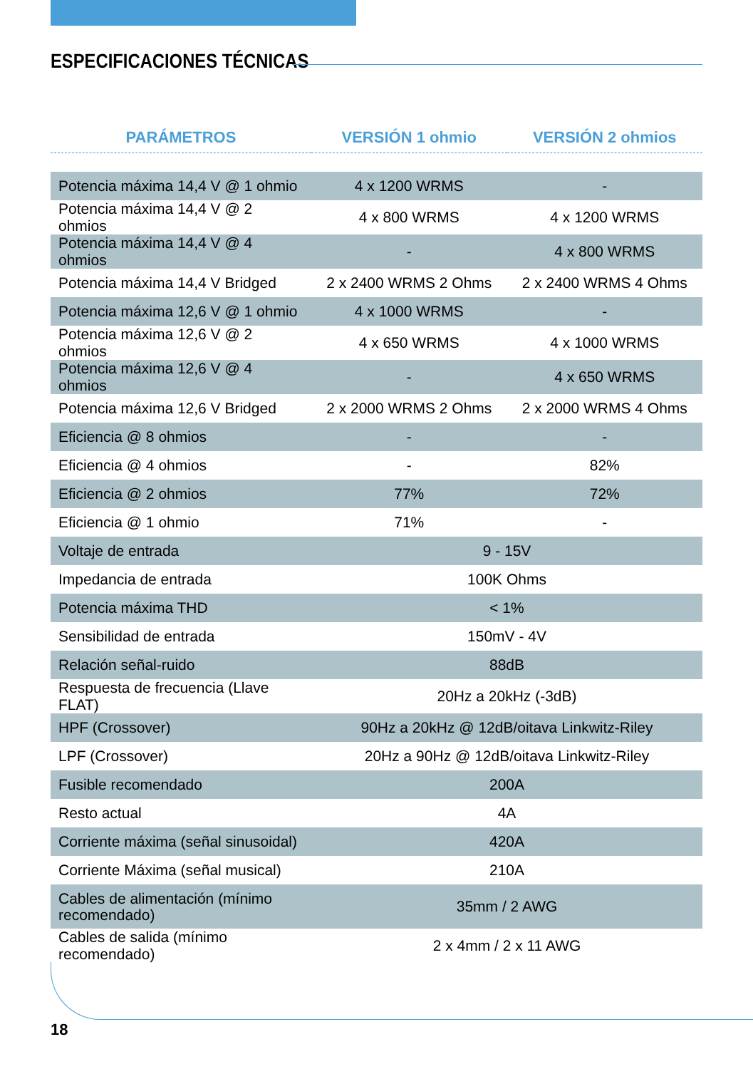ESPECIFICACIONES TÉCNICAS
| PARÁMETROS | VERSIÓN 1 ohmio | VERSIÓN 2 ohmios |
| --- | --- | --- |
| Potencia máxima 14,4 V @ 1 ohmio | 4 x 1200 WRMS | - |
| Potencia máxima 14,4 V @ 2 ohmios | 4 x 800 WRMS | 4 x 1200 WRMS |
| Potencia máxima 14,4 V @ 4 ohmios | - | 4 x 800 WRMS |
| Potencia máxima 14,4 V Bridged | 2 x 2400 WRMS 2 Ohms | 2 x 2400 WRMS 4 Ohms |
| Potencia máxima 12,6 V @ 1 ohmio | 4 x 1000 WRMS | - |
| Potencia máxima 12,6 V @ 2 ohmios | 4 x 650 WRMS | 4 x 1000 WRMS |
| Potencia máxima 12,6 V @ 4 ohmios | - | 4 x 650 WRMS |
| Potencia máxima 12,6 V Bridged | 2 x 2000 WRMS 2 Ohms | 2 x 2000 WRMS 4 Ohms |
| Eficiencia @ 8 ohmios | - | - |
| Eficiencia @ 4 ohmios | - | 82% |
| Eficiencia @ 2 ohmios | 77% | 72% |
| Eficiencia @ 1 ohmio | 71% | - |
| Voltaje de entrada | 9 - 15V | |
| Impedancia de entrada | 100K Ohms | |
| Potencia máxima THD | < 1% | |
| Sensibilidad de entrada | 150mV - 4V | |
| Relación señal-ruido | 88dB | |
| Respuesta de frecuencia (Llave FLAT) | 20Hz a 20kHz (-3dB) | |
| HPF (Crossover) | 90Hz a 20kHz @ 12dB/oitava Linkwitz-Riley | |
| LPF (Crossover) | 20Hz a 90Hz @ 12dB/oitava Linkwitz-Riley | |
| Fusible recomendado | 200A | |
| Resto actual | 4A | |
| Corriente máxima (señal sinusoidal) | 420A | |
| Corriente Máxima (señal musical) | 210A | |
| Cables de alimentación (mínimo recomendado) | 35mm / 2 AWG | |
| Cables de salida (mínimo recomendado) | 2 x 4mm / 2 x 11 AWG | |
18